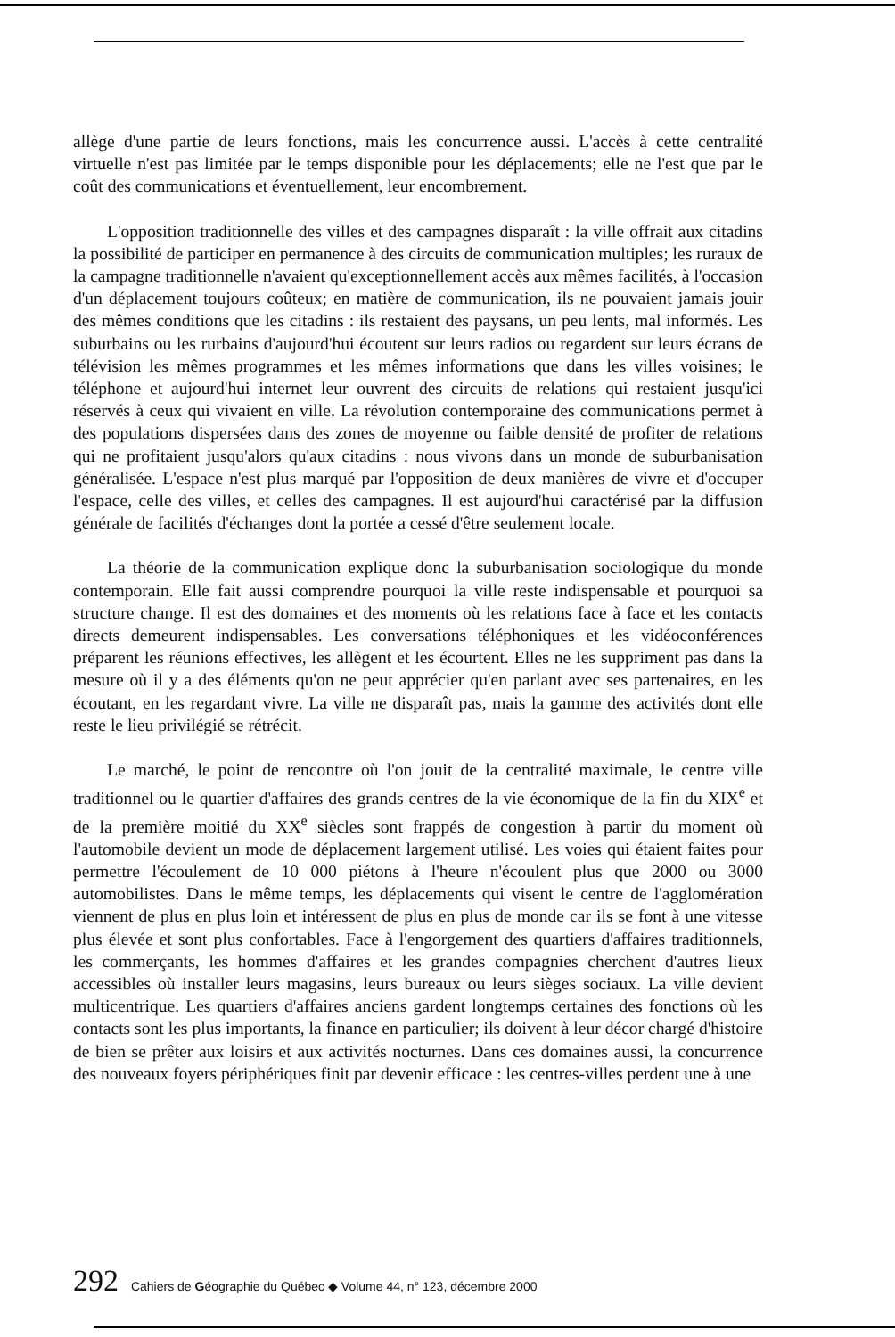allège d'une partie de leurs fonctions, mais les concurrence aussi. L'accès à cette centralité virtuelle n'est pas limitée par le temps disponible pour les déplacements; elle ne l'est que par le coût des communications et éventuellement, leur encombrement.
L'opposition traditionnelle des villes et des campagnes disparaît : la ville offrait aux citadins la possibilité de participer en permanence à des circuits de communication multiples; les ruraux de la campagne traditionnelle n'avaient qu'exceptionnellement accès aux mêmes facilités, à l'occasion d'un déplacement toujours coûteux; en matière de communication, ils ne pouvaient jamais jouir des mêmes conditions que les citadins : ils restaient des paysans, un peu lents, mal informés. Les suburbains ou les rurbains d'aujourd'hui écoutent sur leurs radios ou regardent sur leurs écrans de télévision les mêmes programmes et les mêmes informations que dans les villes voisines; le téléphone et aujourd'hui internet leur ouvrent des circuits de relations qui restaient jusqu'ici réservés à ceux qui vivaient en ville. La révolution contemporaine des communications permet à des populations dispersées dans des zones de moyenne ou faible densité de profiter de relations qui ne profitaient jusqu'alors qu'aux citadins : nous vivons dans un monde de suburbanisation généralisée. L'espace n'est plus marqué par l'opposition de deux manières de vivre et d'occuper l'espace, celle des villes, et celles des campagnes. Il est aujourd'hui caractérisé par la diffusion générale de facilités d'échanges dont la portée a cessé d'être seulement locale.
La théorie de la communication explique donc la suburbanisation sociologique du monde contemporain. Elle fait aussi comprendre pourquoi la ville reste indispensable et pourquoi sa structure change. Il est des domaines et des moments où les relations face à face et les contacts directs demeurent indispensables. Les conversations téléphoniques et les vidéoconférences préparent les réunions effectives, les allègent et les écourtent. Elles ne les suppriment pas dans la mesure où il y a des éléments qu'on ne peut apprécier qu'en parlant avec ses partenaires, en les écoutant, en les regardant vivre. La ville ne disparaît pas, mais la gamme des activités dont elle reste le lieu privilégié se rétrécit.
Le marché, le point de rencontre où l'on jouit de la centralité maximale, le centre ville traditionnel ou le quartier d'affaires des grands centres de la vie économique de la fin du XIX<sup>e</sup> et de la première moitié du XX<sup>e</sup> siècles sont frappés de congestion à partir du moment où l'automobile devient un mode de déplacement largement utilisé. Les voies qui étaient faites pour permettre l'écoulement de 10 000 piétons à l'heure n'écoulent plus que 2000 ou 3000 automobilistes. Dans le même temps, les déplacements qui visent le centre de l'agglomération viennent de plus en plus loin et intéressent de plus en plus de monde car ils se font à une vitesse plus élevée et sont plus confortables. Face à l'engorgement des quartiers d'affaires traditionnels, les commerçants, les hommes d'affaires et les grandes compagnies cherchent d'autres lieux accessibles où installer leurs magasins, leurs bureaux ou leurs sièges sociaux. La ville devient multicentrique. Les quartiers d'affaires anciens gardent longtemps certaines des fonctions où les contacts sont les plus importants, la finance en particulier; ils doivent à leur décor chargé d'histoire de bien se prêter aux loisirs et aux activités nocturnes. Dans ces domaines aussi, la concurrence des nouveaux foyers périphériques finit par devenir efficace : les centres-villes perdent une à une
292 Cahiers de Géographie du Québec ◆ Volume 44, n° 123, décembre 2000